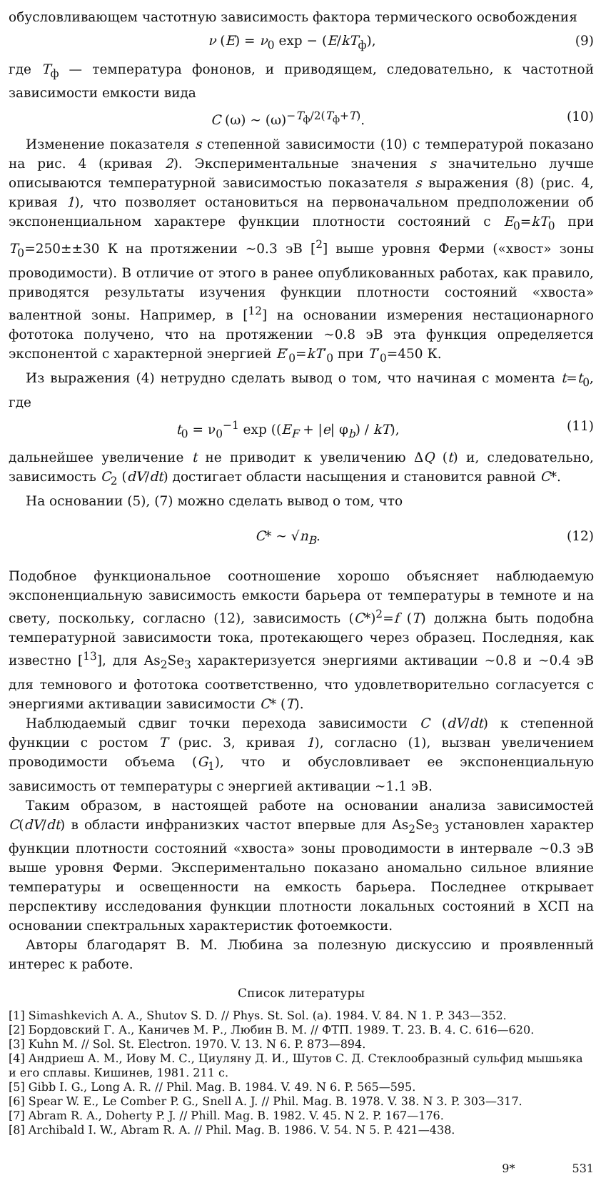обусловливающем частотную зависимость фактора термического освобождения
ν (E) = ν<sub>0</sub> exp − (E/kT<sub>ф</sub>), (9)
где T<sub>ф</sub> — температура фононов, и приводящем, следовательно, к частотной зависимости емкости вида
C (ω) ∼ (ω)<sup>−T<sub>ф</sub>/2(T<sub>ф</sub>+T)</sup>. (10)
Изменение показателя s степенной зависимости (10) с температурой показано на рис. 4 (кривая 2). Экспериментальные значения s значительно лучше описываются температурной зависимостью показателя s выражения (8) (рис. 4, кривая 1), что позволяет остановиться на первоначальном предположении об экспоненциальном характере функции плотности состояний с E<sub>0</sub>=kT<sub>0</sub> при T<sub>0</sub>=250±±30 К на протяжении ∼0.3 эВ [<sup>2</sup>] выше уровня Ферми («хвост» зоны проводимости). В отличие от этого в ранее опубликованных работах, как правило, приводятся результаты изучения функции плотности состояний «хвоста» валентной зоны. Например, в [<sup>12</sup>] на основании измерения нестационарного фототока получено, что на протяжении ∼0.8 эВ эта функция определяется экспонентой с характерной энергией E′<sub>0</sub>=kT′<sub>0</sub> при T′<sub>0</sub>=450 К.
Из выражения (4) нетрудно сделать вывод о том, что начиная с момента t=t<sub>0</sub>, где
t<sub>0</sub> = ν<sub>0</sub><sup>−1</sup> exp ((E<sub>F</sub> + |e| φ<sub>b</sub>) / kT), (11)
дальнейшее увеличение t не приводит к увеличению ΔQ (t) и, следовательно, зависимость C<sub>2</sub> (dV/dt) достигает области насыщения и становится равной C*.
На основании (5), (7) можно сделать вывод о том, что
C* ∼ √n<sub>B</sub>. (12)
Подобное функциональное соотношение хорошо объясняет наблюдаемую экспоненциальную зависимость емкости барьера от температуры в темноте и на свету, поскольку, согласно (12), зависимость (C*)<sup>2</sup>=f (T) должна быть подобна температурной зависимости тока, протекающего через образец. Последняя, как известно [<sup>13</sup>], для As<sub>2</sub>Se<sub>3</sub> характеризуется энергиями активации ∼0.8 и ∼0.4 эВ для темнового и фототока соответственно, что удовлетворительно согласуется с энергиями активации зависимости C* (T).
Наблюдаемый сдвиг точки перехода зависимости C (dV/dt) к степенной функции с ростом T (рис. 3, кривая 1), согласно (1), вызван увеличением проводимости объема (G<sub>1</sub>), что и обусловливает ее экспоненциальную зависимость от температуры с энергией активации ∼1.1 эВ.
Таким образом, в настоящей работе на основании анализа зависимостей C(dV/dt) в области инфранизких частот впервые для As<sub>2</sub>Se<sub>3</sub> установлен характер функции плотности состояний «хвоста» зоны проводимости в интервале ∼0.3 эВ выше уровня Ферми. Экспериментально показано аномально сильное влияние температуры и освещенности на емкость барьера. Последнее открывает перспективу исследования функции плотности локальных состояний в ХСП на основании спектральных характеристик фотоемкости.
Авторы благодарят В. М. Любина за полезную дискуссию и проявленный интерес к работе.
Список литературы
[1] Simashkevich A. A., Shutov S. D. // Phys. St. Sol. (a). 1984. V. 84. N 1. P. 343—352.
[2] Бордовский Г. А., Каничев М. Р., Любин В. М. // ФТП. 1989. Т. 23. В. 4. С. 616—620.
[3] Kuhn M. // Sol. St. Electron. 1970. V. 13. N 6. P. 873—894.
[4] Андриеш А. М., Иову М. С., Циуляну Д. И., Шутов С. Д. Стеклообразный сульфид мышьяка и его сплавы. Кишинев, 1981. 211 с.
[5] Gibb I. G., Long A. R. // Phil. Mag. B. 1984. V. 49. N 6. P. 565—595.
[6] Spear W. E., Le Comber P. G., Snell A. J. // Phil. Mag. B. 1978. V. 38. N 3. P. 303—317.
[7] Abram R. A., Doherty P. J. // Phill. Mag. B. 1982. V. 45. N 2. P. 167—176.
[8] Archibald I. W., Abram R. A. // Phil. Mag. B. 1986. V. 54. N 5. P. 421—438.
9* 531